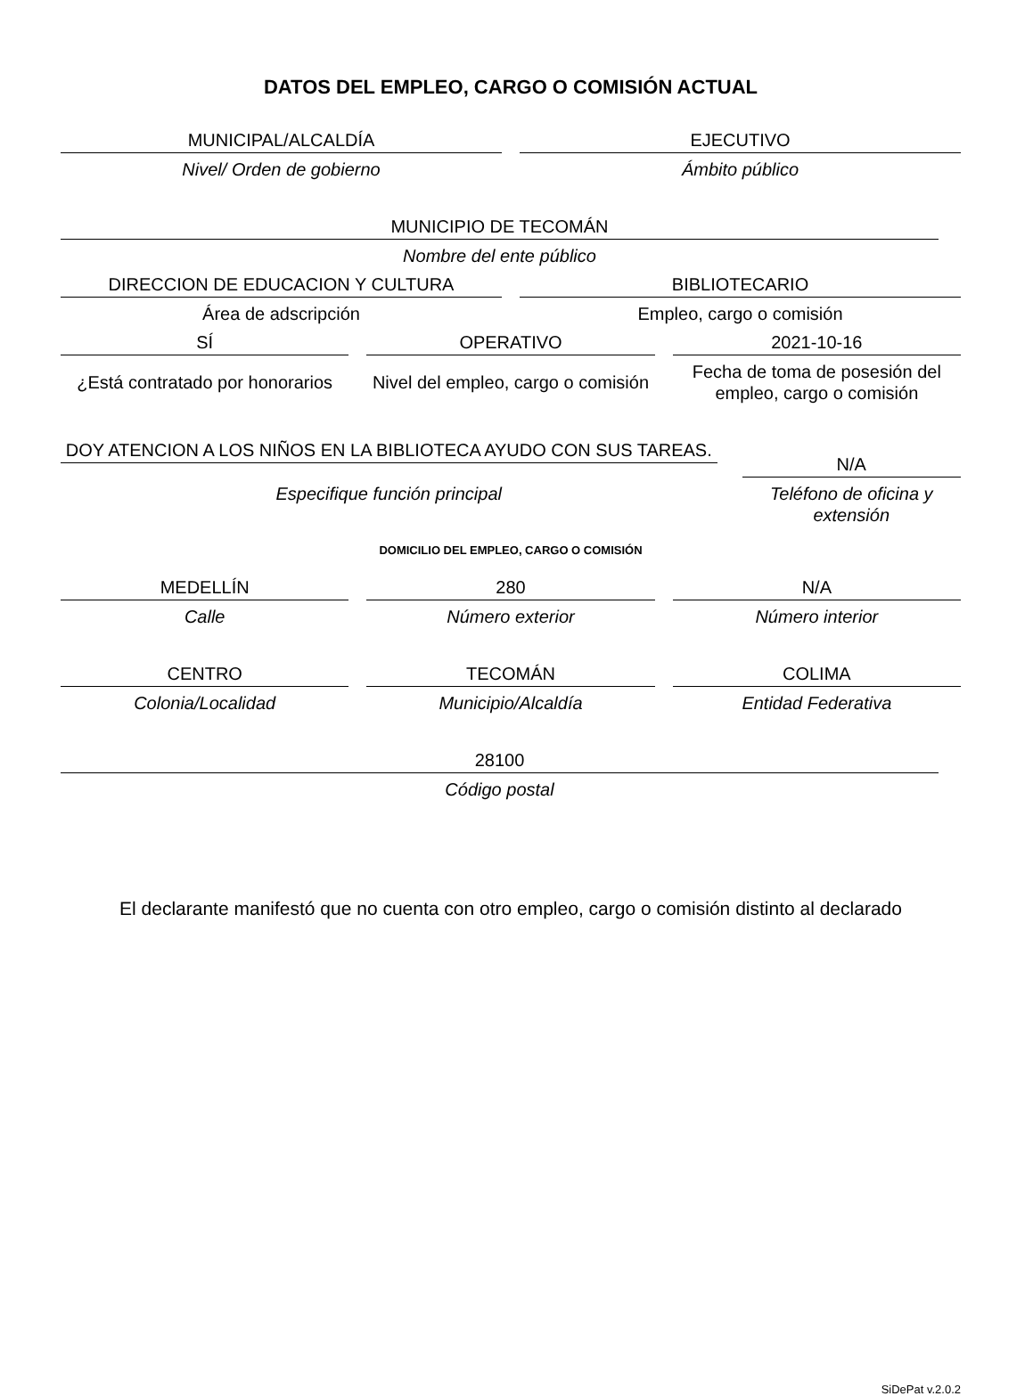DATOS DEL EMPLEO, CARGO O COMISIÓN ACTUAL
MUNICIPAL/ALCALDÍA
Nivel/ Orden de gobierno
EJECUTIVO
Ámbito público
MUNICIPIO DE TECOMÁN
Nombre del ente público
DIRECCION DE EDUCACION Y CULTURA
Área de adscripción
BIBLIOTECARIO
Empleo, cargo o comisión
SÍ
¿Está contratado por honorarios
OPERATIVO
Nivel del empleo, cargo o comisión
2021-10-16
Fecha de toma de posesión del empleo, cargo o comisión
DOY ATENCION A LOS NIÑOS EN LA BIBLIOTECA AYUDO CON SUS TAREAS.
Especifique función principal
N/A
Teléfono de oficina y extensión
DOMICILIO DEL EMPLEO, CARGO O COMISIÓN
MEDELLÍN
Calle
280
Número exterior
N/A
Número interior
CENTRO
Colonia/Localidad
TECOMÁN
Municipio/Alcaldía
COLIMA
Entidad Federativa
28100
Código postal
El declarante manifestó que no cuenta con otro empleo, cargo o comisión distinto al declarado
SiDePat v.2.0.2